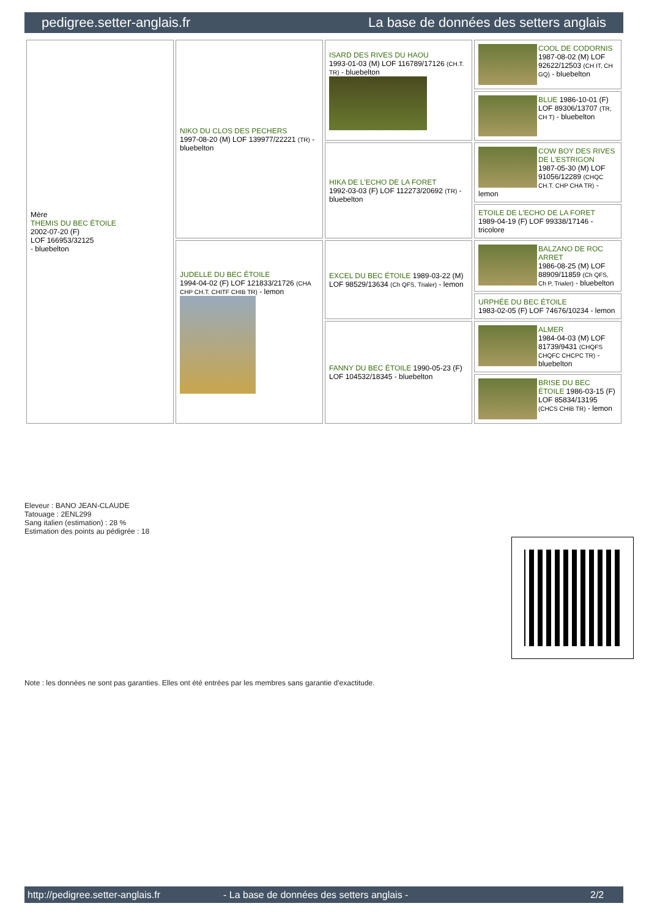pedigree.setter-anglais.fr La base de données des setters anglais
| Mère THEMIS DU BEC ÉTOILE 2002-07-20 (F) LOF 166953/32125 - bluebelton | NIKO DU CLOS DES PECHERS 1997-08-20 (M) LOF 139977/22221 (TR) - bluebelton | ISARD DES RIVES DU HAOU 1993-01-03 (M) LOF 116789/17126 (CH.T. TR) - bluebelton | COOL DE CODORNIS 1987-08-02 (M) LOF 92622/12503 (CH IT, CH GQ) - bluebelton |
| | | | BLUE 1986-10-01 (F) LOF 89306/13707 (TR, CH T) - bluebelton |
| | | HIKA DE L'ECHO DE LA FORET 1992-03-03 (F) LOF 112273/20692 (TR) - bluebelton | COW BOY DES RIVES DE L'ESTRIGON 1987-05-30 (M) LOF 91056/12289 (CHQC CH.T. CHP CHA TR) - lemon |
| | | | ETOILE DE L'ECHO DE LA FORET 1989-04-19 (F) LOF 99338/17146 - tricolore |
| | JUDELLE DU BEC ÉTOILE 1994-04-02 (F) LOF 121833/21726 (CHA CHP CH.T. CHITF CHIB TR) - lemon | EXCEL DU BEC ÉTOILE 1989-03-22 (M) LOF 98529/13634 (Ch QFS, Trialer) - lemon | BALZANO DE ROC ARRET 1986-08-25 (M) LOF 88909/11859 (Ch QFS, Ch P, Trialer) - bluebelton |
| | | | URPHÉE DU BEC ÉTOILE 1983-02-05 (F) LOF 74676/10234 - lemon |
| | | FANNY DU BEC ÉTOILE 1990-05-23 (F) LOF 104532/18345 - bluebelton | ALMER 1984-04-03 (M) LOF 81739/9431 (CHQFS CHQFC CHCPC TR) - bluebelton |
| | | | BRISE DU BEC ÉTOILE 1986-03-15 (F) LOF 85834/13195 (CHCS CHIB TR) - lemon |
Eleveur : BANO JEAN-CLAUDE
Tatouage : 2ENL299
Sang italien (estimation) : 28 %
Estimation des points au pédigrée : 18
Note : les données ne sont pas garanties. Elles ont été entrées par les membres sans garantie d'exactitude.
http://pedigree.setter-anglais.fr - La base de données des setters anglais - 2/2